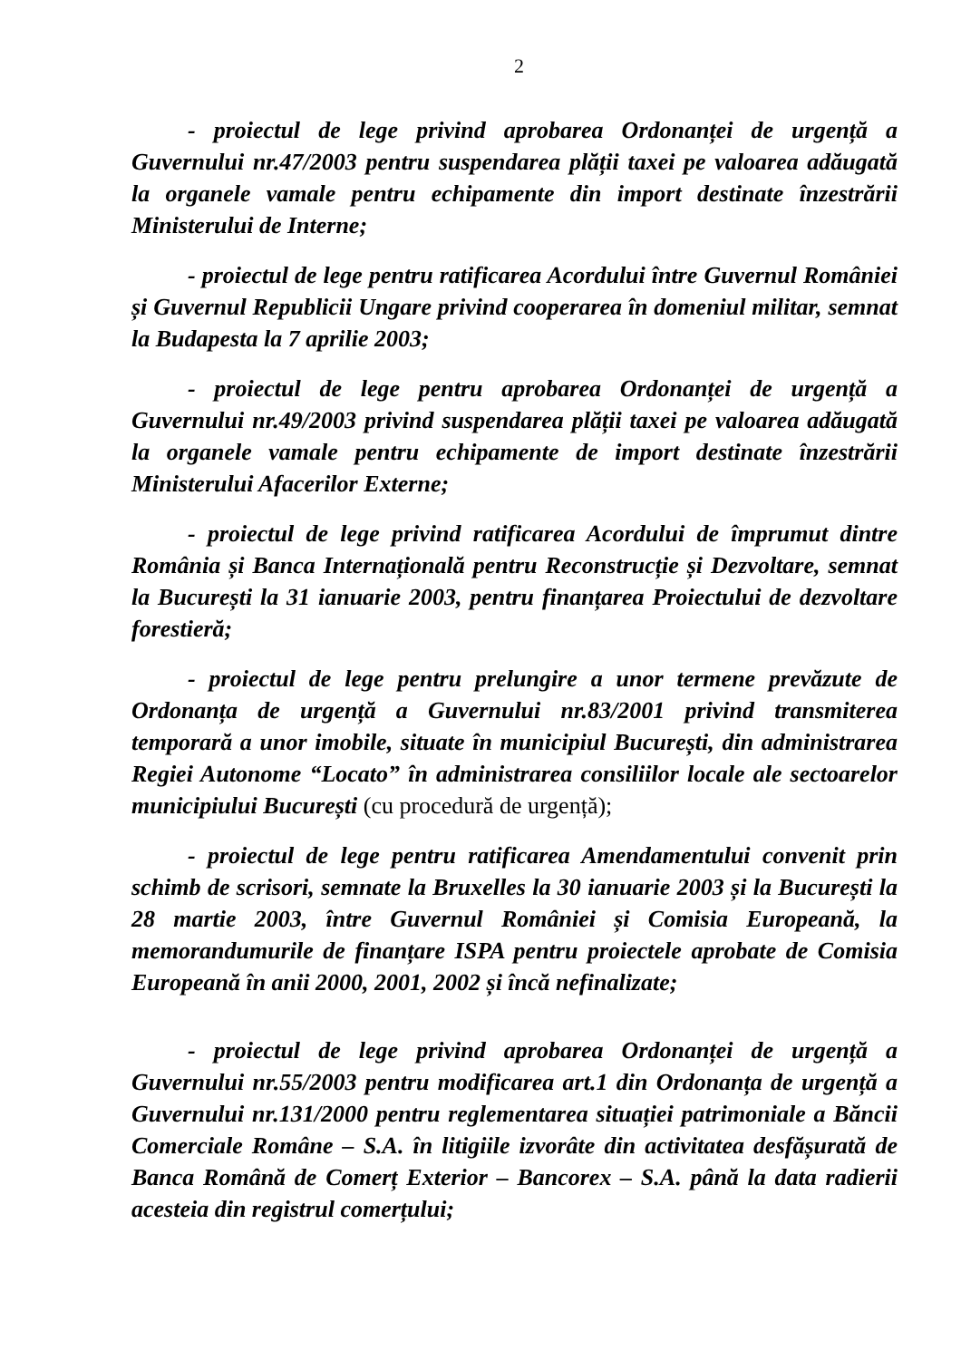2
- proiectul de lege privind aprobarea Ordonanței de urgență a Guvernului nr.47/2003 pentru suspendarea plății taxei pe valoarea adăugată la organele vamale pentru echipamente din import destinate înzestrării Ministerului de Interne;
- proiectul de lege pentru ratificarea Acordului între Guvernul României și Guvernul Republicii Ungare privind cooperarea în domeniul militar, semnat la Budapesta la 7 aprilie 2003;
- proiectul de lege pentru aprobarea Ordonanței de urgență a Guvernului nr.49/2003 privind suspendarea plății taxei pe valoarea adăugată la organele vamale pentru echipamente de import destinate înzestrării Ministerului Afacerilor Externe;
- proiectul de lege privind ratificarea Acordului de împrumut dintre România și Banca Internațională pentru Reconstrucție și Dezvoltare, semnat la București la 31 ianuarie 2003, pentru finanțarea Proiectului de dezvoltare forestieră;
- proiectul de lege pentru prelungire a unor termene prevăzute de Ordonanța de urgență a Guvernului nr.83/2001 privind transmiterea temporară a unor imobile, situate în municipiul București, din administrarea Regiei Autonome “Locato” în administrarea consiliilor locale ale sectoarelor municipiului București (cu procedură de urgență);
- proiectul de lege pentru ratificarea Amendamentului convenit prin schimb de scrisori, semnate la Bruxelles la 30 ianuarie 2003 și la București la 28 martie 2003, între Guvernul României și Comisia Europeană, la memorandumurile de finanțare ISPA pentru proiectele aprobate de Comisia Europeană în anii 2000, 2001, 2002 și încă nefinalizate;
- proiectul de lege privind aprobarea Ordonanței de urgență a Guvernului nr.55/2003 pentru modificarea art.1 din Ordonanța de urgență a Guvernului nr.131/2000 pentru reglementarea situației patrimoniale a Băncii Comerciale Române – S.A. în litigiile izvorâte din activitatea desfășurată de Banca Română de Comerț Exterior – Bancorex – S.A. până la data radierii acesteia din registrul comerțului;